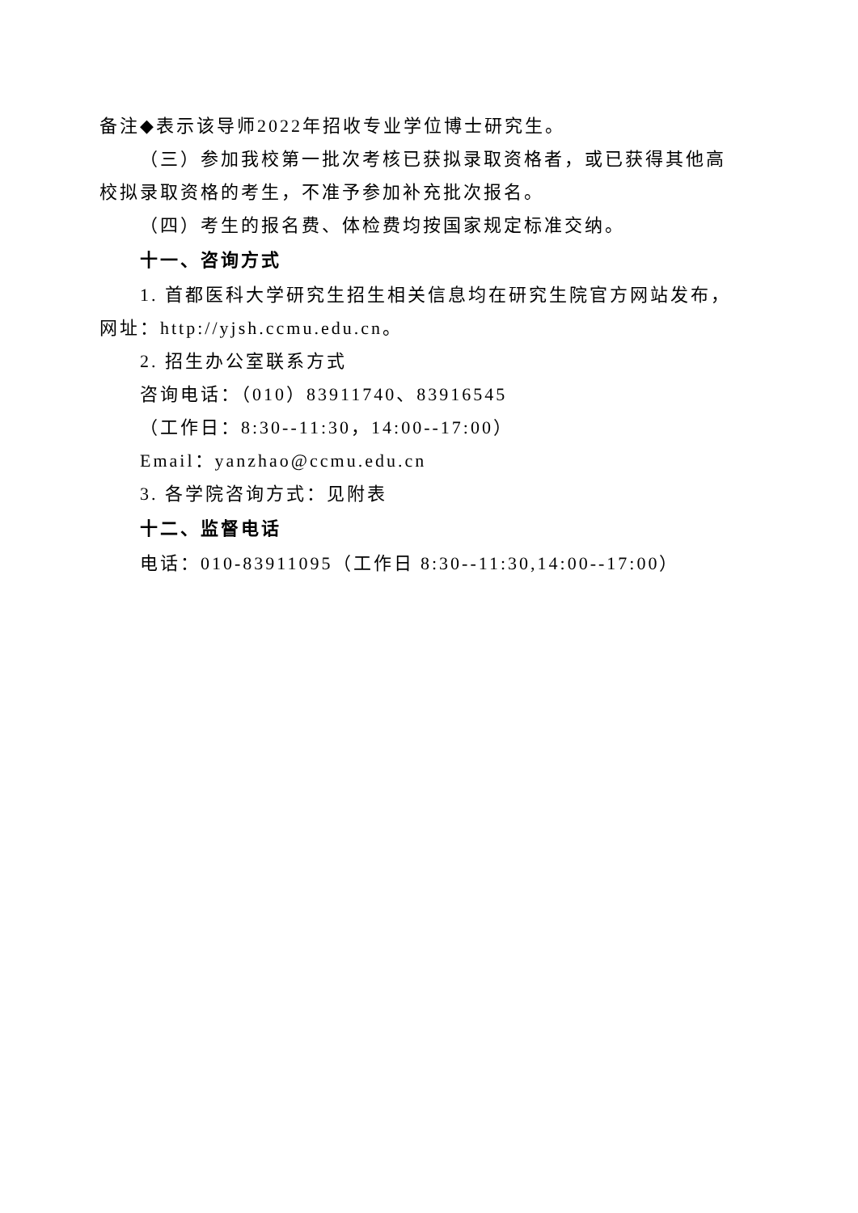备注◆表示该导师2022年招收专业学位博士研究生。
（三）参加我校第一批次考核已获拟录取资格者，或已获得其他高校拟录取资格的考生，不准予参加补充批次报名。
（四）考生的报名费、体检费均按国家规定标准交纳。
十一、咨询方式
1. 首都医科大学研究生招生相关信息均在研究生院官方网站发布，网址：http://yjsh.ccmu.edu.cn。
2. 招生办公室联系方式
咨询电话：（010）83911740、83916545
（工作日：8:30--11:30，14:00--17:00）
Email：yanzhao@ccmu.edu.cn
3. 各学院咨询方式：见附表
十二、监督电话
电话：010-83911095（工作日 8:30--11:30,14:00--17:00）